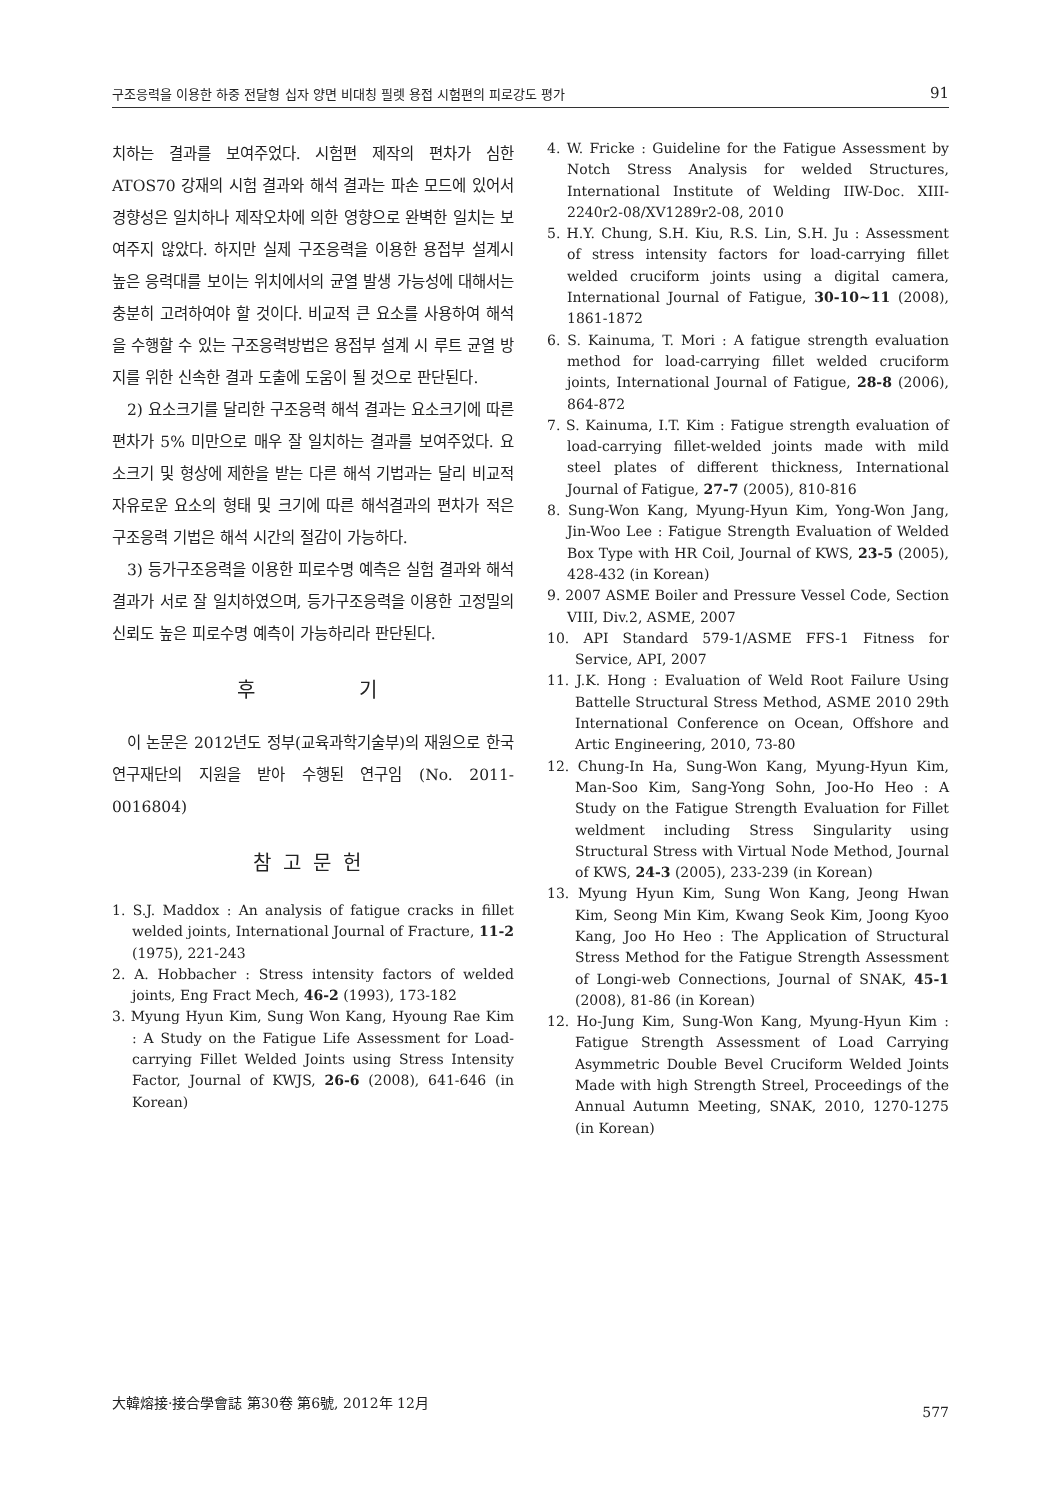구조응력을 이용한 하중 전달형 십자 양면 비대칭 필렛 용접 시험편의 피로강도 평가 91
치하는 결과를 보여주었다. 시험편 제작의 편차가 심한 ATOS70 강재의 시험 결과와 해석 결과는 파손 모드에 있어서 경향성은 일치하나 제작오차에 의한 영향으로 완벽한 일치는 보여주지 않았다. 하지만 실제 구조응력을 이용한 용접부 설계시 높은 응력대를 보이는 위치에서의 균열 발생 가능성에 대해서는 충분히 고려하여야 할 것이다. 비교적 큰 요소를 사용하여 해석을 수행할 수 있는 구조응력방법은 용접부 설계 시 루트 균열 방지를 위한 신속한 결과 도출에 도움이 될 것으로 판단된다.
2) 요소크기를 달리한 구조응력 해석 결과는 요소크기에 따른 편차가 5% 미만으로 매우 잘 일치하는 결과를 보여주었다. 요소크기 및 형상에 제한을 받는 다른 해석 기법과는 달리 비교적 자유로운 요소의 형태 및 크기에 따른 해석결과의 편차가 적은 구조응력 기법은 해석 시간의 절감이 가능하다.
3) 등가구조응력을 이용한 피로수명 예측은 실험 결과와 해석결과가 서로 잘 일치하였으며, 등가구조응력을 이용한 고정밀의 신뢰도 높은 피로수명 예측이 가능하리라 판단된다.
후 기
이 논문은 2012년도 정부(교육과학기술부)의 재원으로 한국연구재단의 지원을 받아 수행된 연구임 (No. 2011-0016804)
참고문헌
1. S.J. Maddox : An analysis of fatigue cracks in fillet welded joints, International Journal of Fracture, 11-2 (1975), 221-243
2. A. Hobbacher : Stress intensity factors of welded joints, Eng Fract Mech, 46-2 (1993), 173-182
3. Myung Hyun Kim, Sung Won Kang, Hyoung Rae Kim : A Study on the Fatigue Life Assessment for Load-carrying Fillet Welded Joints using Stress Intensity Factor, Journal of KWJS, 26-6 (2008), 641-646 (in Korean)
4. W. Fricke : Guideline for the Fatigue Assessment by Notch Stress Analysis for welded Structures, International Institute of Welding IIW-Doc. XIII-2240r2-08/XV1289r2-08, 2010
5. H.Y. Chung, S.H. Kiu, R.S. Lin, S.H. Ju : Assessment of stress intensity factors for load-carrying fillet welded cruciform joints using a digital camera, International Journal of Fatigue, 30-10~11 (2008), 1861-1872
6. S. Kainuma, T. Mori : A fatigue strength evaluation method for load-carrying fillet welded cruciform joints, International Journal of Fatigue, 28-8 (2006), 864-872
7. S. Kainuma, I.T. Kim : Fatigue strength evaluation of load-carrying fillet-welded joints made with mild steel plates of different thickness, International Journal of Fatigue, 27-7 (2005), 810-816
8. Sung-Won Kang, Myung-Hyun Kim, Yong-Won Jang, Jin-Woo Lee : Fatigue Strength Evaluation of Welded Box Type with HR Coil, Journal of KWS, 23-5 (2005), 428-432 (in Korean)
9. 2007 ASME Boiler and Pressure Vessel Code, Section VIII, Div.2, ASME, 2007
10. API Standard 579-1/ASME FFS-1 Fitness for Service, API, 2007
11. J.K. Hong : Evaluation of Weld Root Failure Using Battelle Structural Stress Method, ASME 2010 29th International Conference on Ocean, Offshore and Artic Engineering, 2010, 73-80
12. Chung-In Ha, Sung-Won Kang, Myung-Hyun Kim, Man-Soo Kim, Sang-Yong Sohn, Joo-Ho Heo : A Study on the Fatigue Strength Evaluation for Fillet weldment including Stress Singularity using Structural Stress with Virtual Node Method, Journal of KWS, 24-3 (2005), 233-239 (in Korean)
13. Myung Hyun Kim, Sung Won Kang, Jeong Hwan Kim, Seong Min Kim, Kwang Seok Kim, Joong Kyoo Kang, Joo Ho Heo : The Application of Structural Stress Method for the Fatigue Strength Assessment of Longi-web Connections, Journal of SNAK, 45-1 (2008), 81-86 (in Korean)
12. Ho-Jung Kim, Sung-Won Kang, Myung-Hyun Kim : Fatigue Strength Assessment of Load Carrying Asymmetric Double Bevel Cruciform Welded Joints Made with high Strength Streel, Proceedings of the Annual Autumn Meeting, SNAK, 2010, 1270-1275 (in Korean)
大韓熔接·接合學會誌 第30卷 第6號, 2012年 12月 577